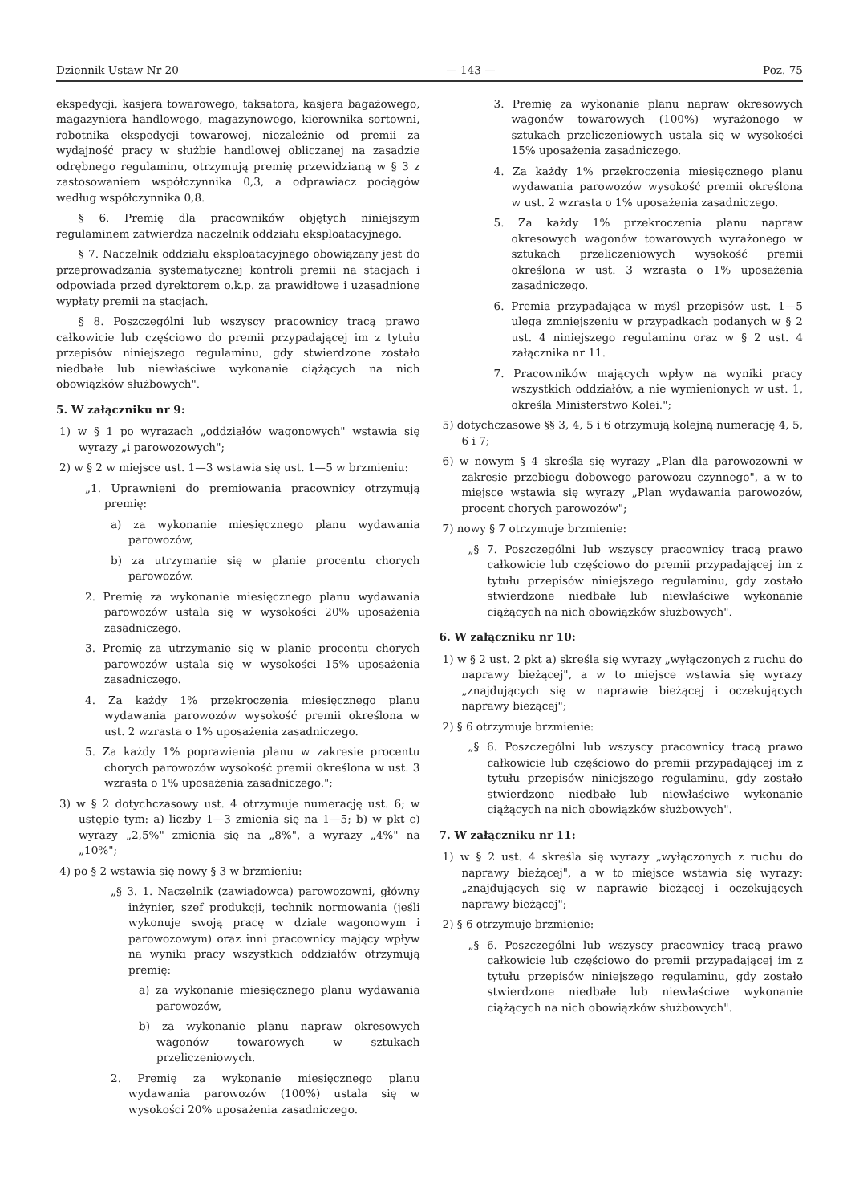Dziennik Ustaw Nr 20 — 143 — Poz. 75
ekspedycji, kasjera towarowego, taksatora, kasjera bagażowego, magazyniera handlowego, magazynowego, kierownika sortowni, robotnika ekspedycji towarowej, niezależnie od premii za wydajność pracy w służbie handlowej obliczanej na zasadzie odrębnego regulaminu, otrzymują premię przewidzianą w § 3 z zastosowaniem współczynnika 0,3, a odprawiacz pociągów według współczynnika 0,8.
§ 6. Premię dla pracowników objętych niniejszym regulaminem zatwierdza naczelnik oddziału eksploatacyjnego.
§ 7. Naczelnik oddziału eksploatacyjnego obowiązany jest do przeprowadzania systematycznej kontroli premii na stacjach i odpowiada przed dyrektorem o.k.p. za prawidłowe i uzasadnione wypłaty premii na stacjach.
§ 8. Poszczególni lub wszyscy pracownicy tracą prawo całkowicie lub częściowo do premii przypadającej im z tytułu przepisów niniejszego regulaminu, gdy stwierdzone zostało niedbałe lub niewłaściwe wykonanie ciążących na nich obowiązków służbowych".
5. W załączniku nr 9:
1) w § 1 po wyrazach „oddziałów wagonowych" wstawia się wyrazy „i parowozowych";
2) w § 2 w miejsce ust. 1—3 wstawia się ust. 1—5 w brzmieniu:
„1. Uprawnieni do premiowania pracownicy otrzymują premię:
a) za wykonanie miesięcznego planu wydawania parowozów,
b) za utrzymanie się w planie procentu chorych parowozów.
2. Premię za wykonanie miesięcznego planu wydawania parowozów ustala się w wysokości 20% uposażenia zasadniczego.
3. Premię za utrzymanie się w planie procentu chorych parowozów ustala się w wysokości 15% uposażenia zasadniczego.
4. Za każdy 1% przekroczenia miesięcznego planu wydawania parowozów wysokość premii określona w ust. 2 wzrasta o 1% uposażenia zasadniczego.
5. Za każdy 1% poprawienia planu w zakresie procentu chorych parowozów wysokość premii określona w ust. 3 wzrasta o 1% uposażenia zasadniczego.";
3) w § 2 dotychczasowy ust. 4 otrzymuje numerację ust. 6; w ustępie tym: a) liczby 1—3 zmienia się na 1—5; b) w pkt c) wyrazy „2,5%" zmienia się na „8%", a wyrazy „4%" na „10%";
4) po § 2 wstawia się nowy § 3 w brzmieniu:
„§ 3. 1. Naczelnik (zawiadowca) parowozowni, główny inżynier, szef produkcji, technik normowania (jeśli wykonuje swoją pracę w dziale wagonowym i parowozowym) oraz inni pracownicy mający wpływ na wyniki pracy wszystkich oddziałów otrzymują premię:
a) za wykonanie miesięcznego planu wydawania parowozów,
b) za wykonanie planu napraw okresowych wagonów towarowych w sztukach przeliczeniowych.
2. Premię za wykonanie miesięcznego planu wydawania parowozów (100%) ustala się w wysokości 20% uposażenia zasadniczego.
3. Premię za wykonanie planu napraw okresowych wagonów towarowych (100%) wyrażonego w sztukach przeliczeniowych ustala się w wysokości 15% uposażenia zasadniczego.
4. Za każdy 1% przekroczenia miesięcznego planu wydawania parowozów wysokość premii określona w ust. 2 wzrasta o 1% uposażenia zasadniczego.
5. Za każdy 1% przekroczenia planu napraw okresowych wagonów towarowych wyrażonego w sztukach przeliczeniowych wysokość premii określona w ust. 3 wzrasta o 1% uposażenia zasadniczego.
6. Premia przypadająca w myśl przepisów ust. 1—5 ulega zmniejszeniu w przypadkach podanych w § 2 ust. 4 niniejszego regulaminu oraz w § 2 ust. 4 załącznika nr 11.
7. Pracowników mających wpływ na wyniki pracy wszystkich oddziałów, a nie wymienionych w ust. 1, określa Ministerstwo Kolei.";
5) dotychczasowe §§ 3, 4, 5 i 6 otrzymują kolejną numerację 4, 5, 6 i 7;
6) w nowym § 4 skreśla się wyrazy „Plan dla parowozowni w zakresie przebiegu dobowego parowozu czynnego", a w to miejsce wstawia się wyrazy „Plan wydawania parowozów, procent chorych parowozów";
7) nowy § 7 otrzymuje brzmienie:
„§ 7. Poszczególni lub wszyscy pracownicy tracą prawo całkowicie lub częściowo do premii przypadającej im z tytułu przepisów niniejszego regulaminu, gdy zostało stwierdzone niedbałe lub niewłaściwe wykonanie ciążących na nich obowiązków służbowych".
6. W załączniku nr 10:
1) w § 2 ust. 2 pkt a) skreśla się wyrazy „wyłączonych z ruchu do naprawy bieżącej", a w to miejsce wstawia się wyrazy „znajdujących się w naprawie bieżącej i oczekujących naprawy bieżącej";
2) § 6 otrzymuje brzmienie:
„§ 6. Poszczególni lub wszyscy pracownicy tracą prawo całkowicie lub częściowo do premii przypadającej im z tytułu przepisów niniejszego regulaminu, gdy zostało stwierdzone niedbałe lub niewłaściwe wykonanie ciążących na nich obowiązków służbowych".
7. W załączniku nr 11:
1) w § 2 ust. 4 skreśla się wyrazy „wyłączonych z ruchu do naprawy bieżącej", a w to miejsce wstawia się wyrazy: „znajdujących się w naprawie bieżącej i oczekujących naprawy bieżącej";
2) § 6 otrzymuje brzmienie:
„§ 6. Poszczególni lub wszyscy pracownicy tracą prawo całkowicie lub częściowo do premii przypadającej im z tytułu przepisów niniejszego regulaminu, gdy zostało stwierdzone niedbałe lub niewłaściwe wykonanie ciążących na nich obowiązków służbowych".